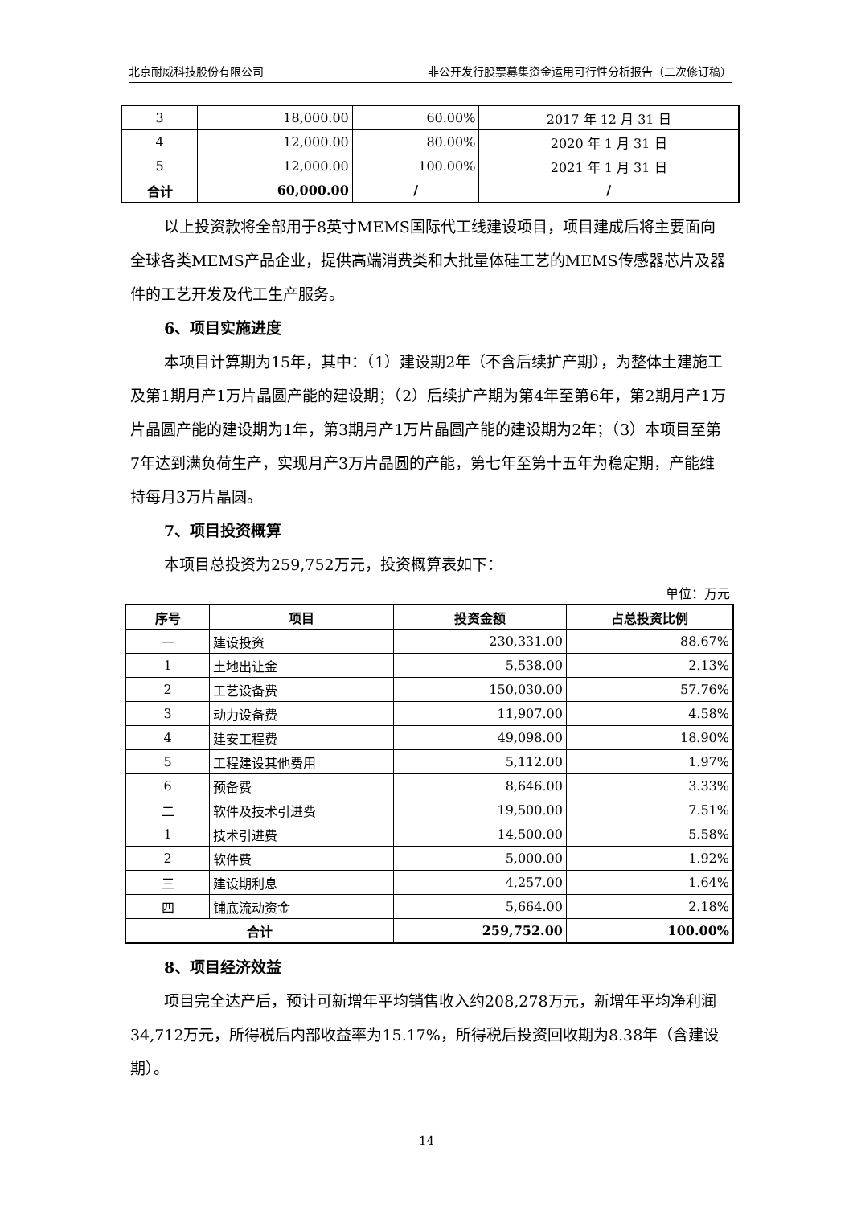北京耐威科技股份有限公司 非公开发行股票募集资金运用可行性分析报告（二次修订稿）
| 3 | 18,000.00 | 60.00% | 2017 年 12 月 31 日 |
| 4 | 12,000.00 | 80.00% | 2020 年 1 月 31 日 |
| 5 | 12,000.00 | 100.00% | 2021 年 1 月 31 日 |
| 合计 | 60,000.00 | / | / |
以上投资款将全部用于8英寸MEMS国际代工线建设项目，项目建成后将主要面向全球各类MEMS产品企业，提供高端消费类和大批量体硅工艺的MEMS传感器芯片及器件的工艺开发及代工生产服务。
6、项目实施进度
本项目计算期为15年，其中：（1）建设期2年（不含后续扩产期），为整体土建施工及第1期月产1万片晶圆产能的建设期；（2）后续扩产期为第4年至第6年，第2期月产1万片晶圆产能的建设期为1年，第3期月产1万片晶圆产能的建设期为2年；（3）本项目至第7年达到满负荷生产，实现月产3万片晶圆的产能，第七年至第十五年为稳定期，产能维持每月3万片晶圆。
7、项目投资概算
本项目总投资为259,752万元，投资概算表如下：
单位：万元
| 序号 | 项目 | 投资金额 | 占总投资比例 |
| --- | --- | --- | --- |
| 一 | 建设投资 | 230,331.00 | 88.67% |
| 1 | 土地出让金 | 5,538.00 | 2.13% |
| 2 | 工艺设备费 | 150,030.00 | 57.76% |
| 3 | 动力设备费 | 11,907.00 | 4.58% |
| 4 | 建安工程费 | 49,098.00 | 18.90% |
| 5 | 工程建设其他费用 | 5,112.00 | 1.97% |
| 6 | 预备费 | 8,646.00 | 3.33% |
| 二 | 软件及技术引进费 | 19,500.00 | 7.51% |
| 1 | 技术引进费 | 14,500.00 | 5.58% |
| 2 | 软件费 | 5,000.00 | 1.92% |
| 三 | 建设期利息 | 4,257.00 | 1.64% |
| 四 | 铺底流动资金 | 5,664.00 | 2.18% |
| 合计 | | 259,752.00 | 100.00% |
8、项目经济效益
项目完全达产后，预计可新增年平均销售收入约208,278万元，新增年平均净利润34,712万元，所得税后内部收益率为15.17%，所得税后投资回收期为8.38年（含建设期）。
14